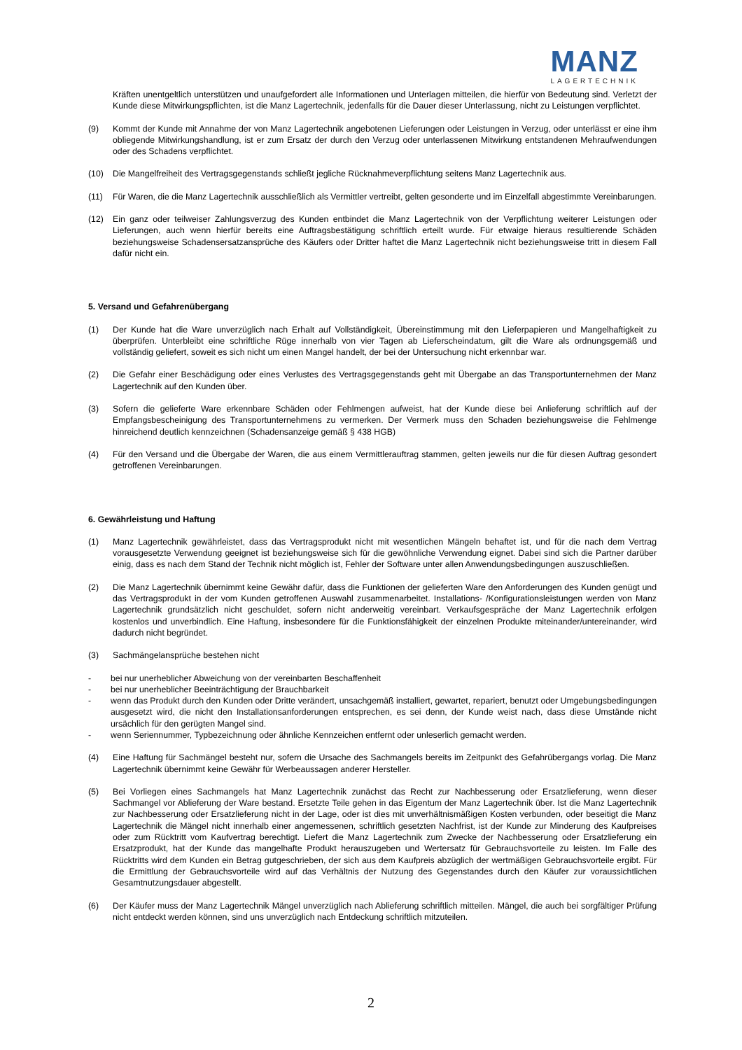MANZ
LAGERTECHNIK
Kräften unentgeltlich unterstützen und unaufgefordert alle Informationen und Unterlagen mitteilen, die hierfür von Bedeutung sind. Verletzt der Kunde diese Mitwirkungspflichten, ist die Manz Lagertechnik, jedenfalls für die Dauer dieser Unterlassung, nicht zu Leistungen verpflichtet.
(9) Kommt der Kunde mit Annahme der von Manz Lagertechnik angebotenen Lieferungen oder Leistungen in Verzug, oder unterlässt er eine ihm obliegende Mitwirkungshandlung, ist er zum Ersatz der durch den Verzug oder unterlassenen Mitwirkung entstandenen Mehraufwendungen oder des Schadens verpflichtet.
(10) Die Mangelfreiheit des Vertragsgegenstands schließt jegliche Rücknahmeverpflichtung seitens Manz Lagertechnik aus.
(11) Für Waren, die die Manz Lagertechnik ausschließlich als Vermittler vertreibt, gelten gesonderte und im Einzelfall abgestimmte Vereinbarungen.
(12) Ein ganz oder teilweiser Zahlungsverzug des Kunden entbindet die Manz Lagertechnik von der Verpflichtung weiterer Leistungen oder Lieferungen, auch wenn hierfür bereits eine Auftragsbestätigung schriftlich erteilt wurde. Für etwaige hieraus resultierende Schäden beziehungsweise Schadensersatzansprüche des Käufers oder Dritter haftet die Manz Lagertechnik nicht beziehungsweise tritt in diesem Fall dafür nicht ein.
5. Versand und Gefahrenübergang
(1) Der Kunde hat die Ware unverzüglich nach Erhalt auf Vollständigkeit, Übereinstimmung mit den Lieferpapieren und Mangelhaftigkeit zu überprüfen. Unterbleibt eine schriftliche Rüge innerhalb von vier Tagen ab Lieferscheindatum, gilt die Ware als ordnungsgemäß und vollständig geliefert, soweit es sich nicht um einen Mangel handelt, der bei der Untersuchung nicht erkennbar war.
(2) Die Gefahr einer Beschädigung oder eines Verlustes des Vertragsgegenstands geht mit Übergabe an das Transportunternehmen der Manz Lagertechnik auf den Kunden über.
(3) Sofern die gelieferte Ware erkennbare Schäden oder Fehlmengen aufweist, hat der Kunde diese bei Anlieferung schriftlich auf der Empfangsbescheinigung des Transportunternehmens zu vermerken. Der Vermerk muss den Schaden beziehungsweise die Fehlmenge hinreichend deutlich kennzeichnen (Schadensanzeige gemäß § 438 HGB)
(4) Für den Versand und die Übergabe der Waren, die aus einem Vermittlerauftrag stammen, gelten jeweils nur die für diesen Auftrag gesondert getroffenen Vereinbarungen.
6. Gewährleistung und Haftung
(1) Manz Lagertechnik gewährleistet, dass das Vertragsprodukt nicht mit wesentlichen Mängeln behaftet ist, und für die nach dem Vertrag vorausgesetzte Verwendung geeignet ist beziehungsweise sich für die gewöhnliche Verwendung eignet. Dabei sind sich die Partner darüber einig, dass es nach dem Stand der Technik nicht möglich ist, Fehler der Software unter allen Anwendungsbedingungen auszuschließen.
(2) Die Manz Lagertechnik übernimmt keine Gewähr dafür, dass die Funktionen der gelieferten Ware den Anforderungen des Kunden genügt und das Vertragsprodukt in der vom Kunden getroffenen Auswahl zusammenarbeitet. Installations- /Konfigurationsleistungen werden von Manz Lagertechnik grundsätzlich nicht geschuldet, sofern nicht anderweitig vereinbart. Verkaufsgespräche der Manz Lagertechnik erfolgen kostenlos und unverbindlich. Eine Haftung, insbesondere für die Funktionsfähigkeit der einzelnen Produkte miteinander/untereinander, wird dadurch nicht begründet.
(3) Sachmängelansprüche bestehen nicht
- bei nur unerheblicher Abweichung von der vereinbarten Beschaffenheit
- bei nur unerheblicher Beeinträchtigung der Brauchbarkeit
- wenn das Produkt durch den Kunden oder Dritte verändert, unsachgemäß installiert, gewartet, repariert, benutzt oder Umgebungsbedingungen ausgesetzt wird, die nicht den Installationsanforderungen entsprechen, es sei denn, der Kunde weist nach, dass diese Umstände nicht ursächlich für den gerügten Mangel sind.
- wenn Seriennummer, Typbezeichnung oder ähnliche Kennzeichen entfernt oder unleserlich gemacht werden.
(4) Eine Haftung für Sachmängel besteht nur, sofern die Ursache des Sachmangels bereits im Zeitpunkt des Gefahrübergangs vorlag. Die Manz Lagertechnik übernimmt keine Gewähr für Werbeaussagen anderer Hersteller.
(5) Bei Vorliegen eines Sachmangels hat Manz Lagertechnik zunächst das Recht zur Nachbesserung oder Ersatzlieferung, wenn dieser Sachmangel vor Ablieferung der Ware bestand. Ersetzte Teile gehen in das Eigentum der Manz Lagertechnik über. Ist die Manz Lagertechnik zur Nachbesserung oder Ersatzlieferung nicht in der Lage, oder ist dies mit unverhältnismäßigen Kosten verbunden, oder beseitigt die Manz Lagertechnik die Mängel nicht innerhalb einer angemessenen, schriftlich gesetzten Nachfrist, ist der Kunde zur Minderung des Kaufpreises oder zum Rücktritt vom Kaufvertrag berechtigt. Liefert die Manz Lagertechnik zum Zwecke der Nachbesserung oder Ersatzlieferung ein Ersatzprodukt, hat der Kunde das mangelhafte Produkt herauszugeben und Wertersatz für Gebrauchsvorteile zu leisten. Im Falle des Rücktritts wird dem Kunden ein Betrag gutgeschrieben, der sich aus dem Kaufpreis abzüglich der wertmäßigen Gebrauchsvorteile ergibt. Für die Ermittlung der Gebrauchsvorteile wird auf das Verhältnis der Nutzung des Gegenstandes durch den Käufer zur voraussichtlichen Gesamtnutzungsdauer abgestellt.
(6) Der Käufer muss der Manz Lagertechnik Mängel unverzüglich nach Ablieferung schriftlich mitteilen. Mängel, die auch bei sorgfältiger Prüfung nicht entdeckt werden können, sind uns unverzüglich nach Entdeckung schriftlich mitzuteilen.
2